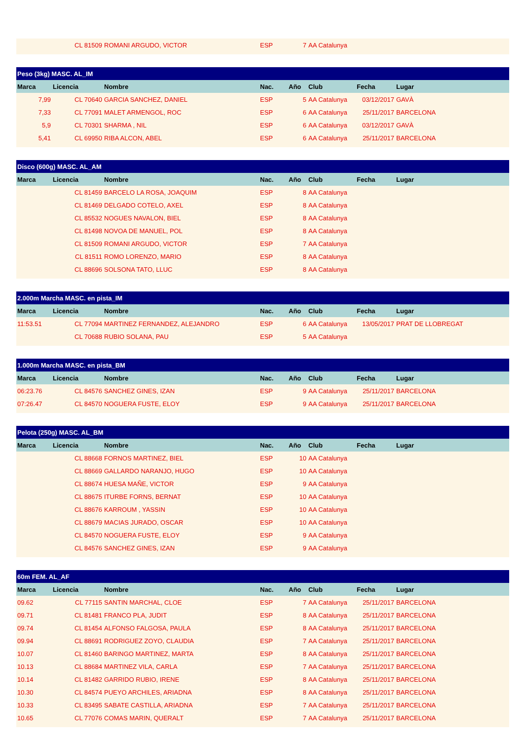| | CL 81509 | ROMANI ARGUDO, VICTOR | ESP | 7 | AA Catalunya | | |
| Peso (3kg) MASC. AL_IM | | | | | | | |
| --- | --- | --- | --- | --- | --- | --- | --- |
| Marca | Licencia | Nombre | Nac. | Año | Club | Fecha | Lugar |
| 7,99 | CL 70640 | GARCIA SANCHEZ, DANIEL | ESP | 5 | AA Catalunya | 03/12/2017 | GAVÀ |
| 7,33 | CL 77091 | MALET ARMENGOL, ROC | ESP | 6 | AA Catalunya | 25/11/2017 | BARCELONA |
| 5,9 | CL 70301 | SHARMA , NIL | ESP | 6 | AA Catalunya | 03/12/2017 | GAVÀ |
| 5,41 | CL 69950 | RIBA ALCON, ABEL | ESP | 6 | AA Catalunya | 25/11/2017 | BARCELONA |
| Disco (600g) MASC. AL_AM | | | | | | | |
| --- | --- | --- | --- | --- | --- | --- | --- |
| Marca | Licencia | Nombre | Nac. | Año | Club | Fecha | Lugar |
| | CL 81459 | BARCELO LA ROSA, JOAQUIM | ESP | 8 | AA Catalunya | | |
| | CL 81469 | DELGADO COTELO, AXEL | ESP | 8 | AA Catalunya | | |
| | CL 85532 | NOGUES NAVALON, BIEL | ESP | 8 | AA Catalunya | | |
| | CL 81498 | NOVOA DE MANUEL, POL | ESP | 8 | AA Catalunya | | |
| | CL 81509 | ROMANI ARGUDO, VICTOR | ESP | 7 | AA Catalunya | | |
| | CL 81511 | ROMO LORENZO, MARIO | ESP | 8 | AA Catalunya | | |
| | CL 88696 | SOLSONA TATO, LLUC | ESP | 8 | AA Catalunya | | |
| 2.000m Marcha MASC. en pista_IM | | | | | | | |
| --- | --- | --- | --- | --- | --- | --- | --- |
| Marca | Licencia | Nombre | Nac. | Año | Club | Fecha | Lugar |
| 11:53.51 | CL 77094 | MARTINEZ FERNANDEZ, ALEJANDRO | ESP | 6 | AA Catalunya | 13/05/2017 | PRAT DE LLOBREGAT |
| | CL 70688 | RUBIO SOLANA, PAU | ESP | 5 | AA Catalunya | | |
| 1.000m Marcha MASC. en pista_BM | | | | | | | |
| --- | --- | --- | --- | --- | --- | --- | --- |
| Marca | Licencia | Nombre | Nac. | Año | Club | Fecha | Lugar |
| 06:23.76 | CL 84576 | SANCHEZ GINES, IZAN | ESP | 9 | AA Catalunya | 25/11/2017 | BARCELONA |
| 07:26.47 | CL 84570 | NOGUERA FUSTE, ELOY | ESP | 9 | AA Catalunya | 25/11/2017 | BARCELONA |
| Pelota (250g) MASC. AL_BM | | | | | | | |
| --- | --- | --- | --- | --- | --- | --- | --- |
| Marca | Licencia | Nombre | Nac. | Año | Club | Fecha | Lugar |
| | CL 88668 | FORNOS MARTINEZ, BIEL | ESP | 10 | AA Catalunya | | |
| | CL 88669 | GALLARDO NARANJO, HUGO | ESP | 10 | AA Catalunya | | |
| | CL 88674 | HUESA MAÑE, VICTOR | ESP | 9 | AA Catalunya | | |
| | CL 88675 | ITURBE FORNS, BERNAT | ESP | 10 | AA Catalunya | | |
| | CL 88676 | KARROUM , YASSIN | ESP | 10 | AA Catalunya | | |
| | CL 88679 | MACIAS JURADO, OSCAR | ESP | 10 | AA Catalunya | | |
| | CL 84570 | NOGUERA FUSTE, ELOY | ESP | 9 | AA Catalunya | | |
| | CL 84576 | SANCHEZ GINES, IZAN | ESP | 9 | AA Catalunya | | |
| 60m FEM. AL_AF | | | | | | | |
| --- | --- | --- | --- | --- | --- | --- | --- |
| Marca | Licencia | Nombre | Nac. | Año | Club | Fecha | Lugar |
| 09.62 | CL 77115 | SANTIN MARCHAL, CLOE | ESP | 7 | AA Catalunya | 25/11/2017 | BARCELONA |
| 09.71 | CL 81481 | FRANCO PLA, JUDIT | ESP | 8 | AA Catalunya | 25/11/2017 | BARCELONA |
| 09.74 | CL 81454 | ALFONSO FALGOSA, PAULA | ESP | 8 | AA Catalunya | 25/11/2017 | BARCELONA |
| 09.94 | CL 88691 | RODRIGUEZ ZOYO, CLAUDIA | ESP | 7 | AA Catalunya | 25/11/2017 | BARCELONA |
| 10.07 | CL 81460 | BARINGO MARTINEZ, MARTA | ESP | 8 | AA Catalunya | 25/11/2017 | BARCELONA |
| 10.13 | CL 88684 | MARTINEZ VILA, CARLA | ESP | 7 | AA Catalunya | 25/11/2017 | BARCELONA |
| 10.14 | CL 81482 | GARRIDO RUBIO, IRENE | ESP | 8 | AA Catalunya | 25/11/2017 | BARCELONA |
| 10.30 | CL 84574 | PUEYO ARCHILES, ARIADNA | ESP | 8 | AA Catalunya | 25/11/2017 | BARCELONA |
| 10.33 | CL 83495 | SABATE CASTILLA, ARIADNA | ESP | 7 | AA Catalunya | 25/11/2017 | BARCELONA |
| 10.65 | CL 77076 | COMAS MARIN, QUERALT | ESP | 7 | AA Catalunya | 25/11/2017 | BARCELONA |